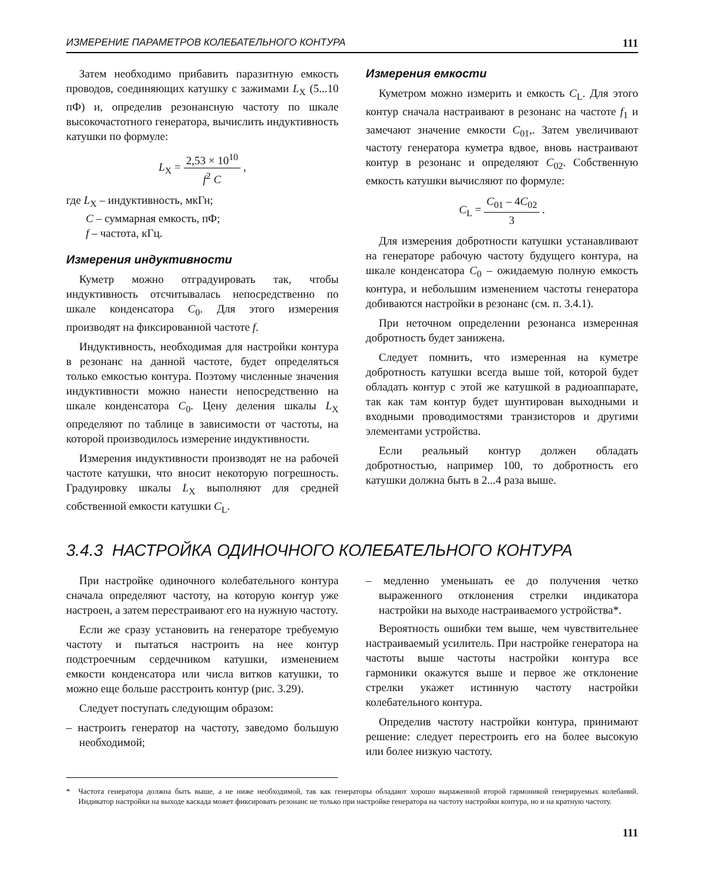ИЗМЕРЕНИЕ ПАРАМЕТРОВ КОЛЕБАТЕЛЬНОГО КОНТУРА 111
Затем необходимо прибавить паразитную емкость проводов, соединяющих катушку с зажимами L<sub>X</sub> (5...10 пФ) и, определив резонансную частоту по шкале высокочастотного генератора, вычислить индуктивность катушки по формуле:
L<sub>X</sub> = 2,53 × 10<sup>10</sup> f<sup>2</sup> C ,
где L<sub>X</sub> – индуктивность, мкГн;
C – суммарная емкость, пФ;
f – частота, кГц.
Измерения индуктивности
Куметр можно отградуировать так, чтобы индуктивность отсчитывалась непосредственно по шкале конденсатора C<sub>0</sub>. Для этого измерения производят на фиксированной частоте f.
Индуктивность, необходимая для настройки контура в резонанс на данной частоте, будет определяться только емкостью контура. Поэтому численные значения индуктивности можно нанести непосредственно на шкале конденсатора C<sub>0</sub>. Цену деления шкалы L<sub>X</sub> определяют по таблице в зависимости от частоты, на которой производилось измерение индуктивности.
Измерения индуктивности производят не на рабочей частоте катушки, что вносит некоторую погрешность. Градуировку шкалы L<sub>X</sub> выполняют для средней собственной емкости катушки C<sub>L</sub>.
Измерения емкости
Куметром можно измерить и емкость C<sub>L</sub>. Для этого контур сначала настраивают в резонанс на частоте f<sub>1</sub> и замечают значение емкости C<sub>01</sub>,. Затем увеличивают частоту генератора куметра вдвое, вновь настраивают контур в резонанс и определяют C<sub>02</sub>. Собственную емкость катушки вычисляют по формуле:
C<sub>L</sub> = C<sub>01</sub> – 4C<sub>02</sub> 3 .
Для измерения добротности катушки устанавливают на генераторе рабочую частоту будущего контура, на шкале конденсатора C<sub>0</sub> – ожидаемую полную емкость контура, и небольшим изменением частоты генератора добиваются настройки в резонанс (см. п. 3.4.1).
При неточном определении резонанса измеренная добротность будет занижена.
Следует помнить, что измеренная на куметре добротность катушки всегда выше той, которой будет обладать контур с этой же катушкой в радиоаппарате, так как там контур будет шунтирован выходными и входными проводимостями транзисторов и другими элементами устройства.
Если реальный контур должен обладать добротностью, например 100, то добротность его катушки должна быть в 2...4 раза выше.
3.4.3 НАСТРОЙКА ОДИНОЧНОГО КОЛЕБАТЕЛЬНОГО КОНТУРА
При настройке одиночного колебательного контура сначала определяют частоту, на которую контур уже настроен, а затем перестраивают его на нужную частоту.
Если же сразу установить на генераторе требуемую частоту и пытаться настроить на нее контур подстроечным сердечником катушки, изменением емкости конденсатора или числа витков катушки, то можно еще больше расстроить контур (рис. 3.29).
Следует поступать следующим образом:
– настроить генератор на частоту, заведомо большую необходимой;
– медленно уменьшать ее до получения четко выраженного отклонения стрелки индикатора настройки на выходе настраиваемого устройства*.
Вероятность ошибки тем выше, чем чувствительнее настраиваемый усилитель. При настройке генератора на частоты выше частоты настройки контура все гармоники окажутся выше и первое же отклонение стрелки укажет истинную частоту настройки колебательного контура.
Определив частоту настройки контура, принимают решение: следует перестроить его на более высокую или более низкую частоту.
* Частота генератора должна быть выше, а не ниже необходимой, так как генераторы обладают хорошо выраженной второй гармоникой генерируемых колебаний. Индикатор настройки на выходе каскада может фиксировать резонанс не только при настройке генератора на частоту настройки контура, но и на кратную частоту.
111